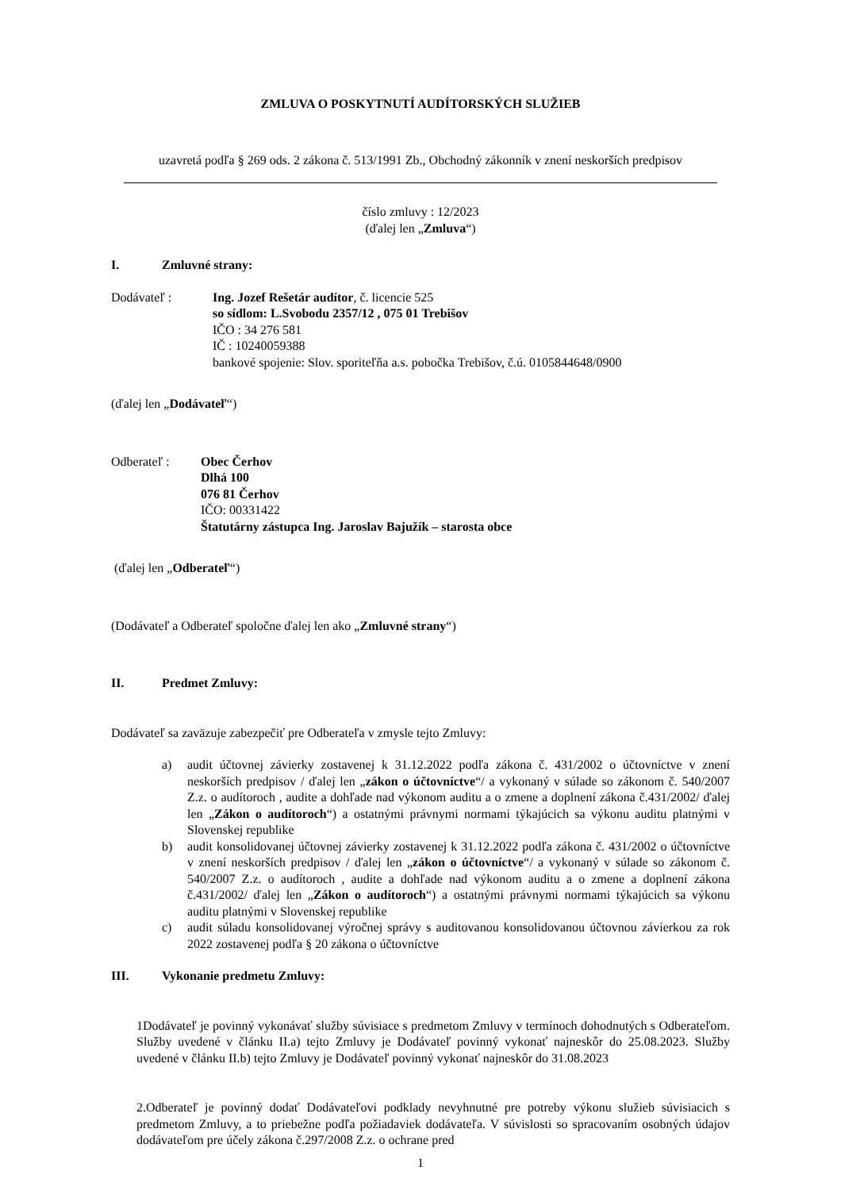ZMLUVA O POSKYTNUTÍ AUDÍTORSKÝCH SLUŽIEB
uzavretá podľa § 269 ods. 2 zákona č. 513/1991 Zb., Obchodný zákonník v znení neskorších predpisov
číslo zmluvy : 12/2023
(ďalej len „Zmluva“)
I. Zmluvné strany:
Dodávateľ : Ing. Jozef Rešetár audítor, č. licencie 525
so sídlom: L.Svobodu 2357/12 , 075 01 Trebišov
IČO : 34 276 581
IČ : 10240059388
bankové spojenie: Slov. sporiteľňa a.s. pobočka Trebišov, č.ú. 0105844648/0900
(ďalej len „Dodávateľ“)
Odberateľ : Obec Čerhov
Dlhá 100
076 81 Čerhov
IČO: 00331422
Štatutárny zástupca Ing. Jaroslav Bajužík – starosta obce
(ďalej len „Odberateľ“)
(Dodávateľ a Odberateľ spoločne ďalej len ako „Zmluvné strany“)
II. Predmet Zmluvy:
Dodávateľ sa zaväzuje zabezpečiť pre Odberateľa v zmysle tejto Zmluvy:
a) audit účtovnej závierky zostavenej k 31.12.2022 podľa zákona č. 431/2002 o účtovníctve v znení neskorších predpisov / ďalej len „zákon o účtovníctve“/ a vykonaný v súlade so zákonom č. 540/2007 Z.z. o audítoroch , audite a dohľade nad výkonom auditu a o zmene a doplnení zákona č.431/2002/ ďalej len „Zákon o audítoroch“) a ostatnými právnymi normami týkajúcich sa výkonu auditu platnými v Slovenskej republike
b) audit konsolidovanej účtovnej závierky zostavenej k 31.12.2022 podľa zákona č. 431/2002 o účtovníctve v znení neskorších predpisov / ďalej len „zákon o účtovníctve“/ a vykonaný v súlade so zákonom č. 540/2007 Z.z. o audítoroch , audite a dohľade nad výkonom auditu a o zmene a doplnení zákona č.431/2002/ ďalej len „Zákon o audítoroch“) a ostatnými právnymi normami týkajúcich sa výkonu auditu platnými v Slovenskej republike
c) audit súladu konsolidovanej výročnej správy s auditovanou konsolidovanou účtovnou závierkou za rok 2022 zostavenej podľa § 20 zákona o účtovníctve
III. Vykonanie predmetu Zmluvy:
1Dodávateľ je povinný vykonávať služby súvisiace s predmetom Zmluvy v termínoch dohodnutých s Odberateľom. Služby uvedené v článku II.a) tejto Zmluvy je Dodávateľ povinný vykonať najneskôr do 25.08.2023. Služby uvedené v článku II.b) tejto Zmluvy je Dodávateľ povinný vykonať najneskôr do 31.08.2023
2.Odberateľ je povinný dodať Dodávateľovi podklady nevyhnutné pre potreby výkonu služieb súvisiacich s predmetom Zmluvy, a to priebežne podľa požiadaviek dodávateľa. V súvislosti so spracovaním osobných údajov dodávateľom pre účely zákona č.297/2008 Z.z. o ochrane pred
1